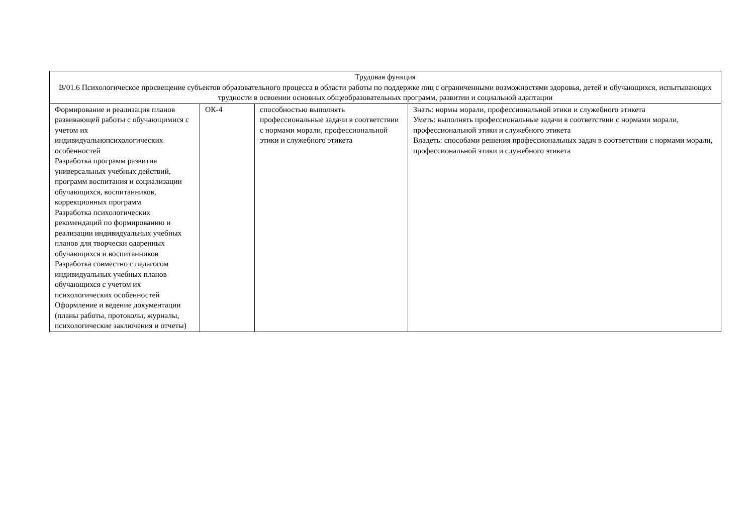| Трудовая функция В/01.6 Психологическое просвещение субъектов образовательного процесса в области работы по поддержке лиц с ограниченными возможностями здоровья, детей и обучающихся, испытывающих трудности в освоении основных общеобразовательных программ, развитии и социальной адаптации | | | |
| --- | --- | --- | --- |
| Формирование и реализация планов развивающей работы с обучающимися с учетом их индивидуальнопсихологических особенностей Разработка программ развития универсальных учебных действий, программ воспитания и социализации обучающихся, воспитанников, коррекционных программ Разработка психологических рекомендаций по формированию и реализации индивидуальных учебных планов для творчески одаренных обучающихся и воспитанников Разработка совместно с педагогом индивидуальных учебных планов обучающихся с учетом их психологических особенностей Оформление и ведение документации (планы работы, протоколы, журналы, психологические заключения и отчеты) | ОК-4 | способностью выполнять профессиональные задачи в соответствии с нормами морали, профессиональной этики и служебного этикета | Знать: нормы морали, профессиональной этики и служебного этикета Уметь: выполнять профессиональные задачи в соответствии с нормами морали, профессиональной этики и служебного этикета Владеть: способами решения профессиональных задач в соответствии с нормами морали, профессиональной этики и служебного этикета |